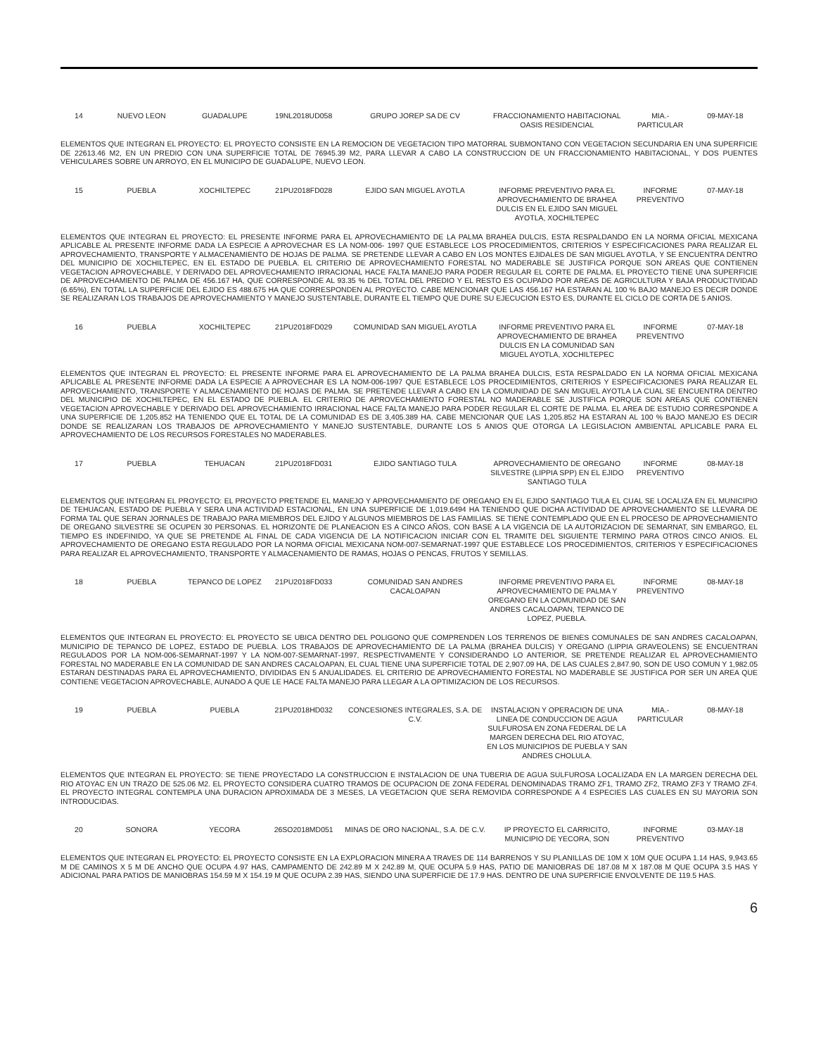| 14 | NUEVO LEON | GUADALUPE | 19NL2018UD058 | GRUPO JOREP SA DE CV | FRACCIONAMIENTO HABITACIONAL OASIS RESIDENCIAL | MIA.- PARTICULAR | 09-MAY-18 |
ELEMENTOS QUE INTEGRAN EL PROYECTO: EL PROYECTO CONSISTE EN LA REMOCION DE VEGETACION TIPO MATORRAL SUBMONTANO CON VEGETACION SECUNDARIA EN UNA SUPERFICIE DE 22613.46 M2, EN UN PREDIO CON UNA SUPERFICIE TOTAL DE 76945.39 M2, PARA LLEVAR A CABO LA CONSTRUCCION DE UN FRACCIONAMIENTO HABITACIONAL, Y DOS PUENTES VEHICULARES SOBRE UN ARROYO, EN EL MUNICIPO DE GUADALUPE, NUEVO LEON.
| 15 | PUEBLA | XOCHILTEPEC | 21PU2018FD028 | EJIDO SAN MIGUEL AYOTLA | INFORME PREVENTIVO PARA EL APROVECHAMIENTO DE BRAHEA DULCIS EN EL EJIDO SAN MIGUEL AYOTLA, XOCHILTEPEC | INFORME PREVENTIVO | 07-MAY-18 |
ELEMENTOS QUE INTEGRAN EL PROYECTO: EL PRESENTE INFORME PARA EL APROVECHAMIENTO DE LA PALMA BRAHEA DULCIS, ESTA RESPALDANDO EN LA NORMA OFICIAL MEXICANA APLICABLE AL PRESENTE INFORME DADA LA ESPECIE A APROVECHAR ES LA NOM-006- 1997 QUE ESTABLECE LOS PROCEDIMIENTOS, CRITERIOS Y ESPECIFICACIONES PARA REALIZAR EL APROVECHAMIENTO, TRANSPORTE Y ALMACENAMIENTO DE HOJAS DE PALMA. SE PRETENDE LLEVAR A CABO EN LOS MONTES EJIDALES DE SAN MIGUEL AYOTLA, Y SE ENCUENTRA DENTRO DEL MUNICIPIO DE XOCHILTEPEC, EN EL ESTADO DE PUEBLA. EL CRITERIO DE APROVECHAMIENTO FORESTAL NO MADERABLE SE JUSTIFICA PORQUE SON AREAS QUE CONTIENEN VEGETACION APROVECHABLE, Y DERIVADO DEL APROVECHAMIENTO IRRACIONAL HACE FALTA MANEJO PARA PODER REGULAR EL CORTE DE PALMA. EL PROYECTO TIENE UNA SUPERFICIE DE APROVECHAMIENTO DE PALMA DE 456.167 HA, QUE CORRESPONDE AL 93.35 % DEL TOTAL DEL PREDIO Y EL RESTO ES OCUPADO POR AREAS DE AGRICULTURA Y BAJA PRODUCTIVIDAD (6.65%), EN TOTAL LA SUPERFICIE DEL EJIDO ES 488.675 HA QUE CORRESPONDEN AL PROYECTO. CABE MENCIONAR QUE LAS 456.167 HA ESTARAN AL 100 % BAJO MANEJO ES DECIR DONDE SE REALIZARAN LOS TRABAJOS DE APROVECHAMIENTO Y MANEJO SUSTENTABLE, DURANTE EL TIEMPO QUE DURE SU EJECUCION ESTO ES, DURANTE EL CICLO DE CORTA DE 5 ANIOS.
| 16 | PUEBLA | XOCHILTEPEC | 21PU2018FD029 | COMUNIDAD SAN MIGUEL AYOTLA | INFORME PREVENTIVO PARA EL APROVECHAMIENTO DE BRAHEA DULCIS EN LA COMUNIDAD SAN MIGUEL AYOTLA, XOCHILTEPEC | INFORME PREVENTIVO | 07-MAY-18 |
ELEMENTOS QUE INTEGRAN EL PROYECTO: EL PRESENTE INFORME PARA EL APROVECHAMIENTO DE LA PALMA BRAHEA DULCIS, ESTA RESPALDADO EN LA NORMA OFICIAL MEXICANA APLICABLE AL PRESENTE INFORME DADA LA ESPECIE A APROVECHAR ES LA NOM-006-1997 QUE ESTABLECE LOS PROCEDIMIENTOS, CRITERIOS Y ESPECIFICACIONES PARA REALIZAR EL APROVECHAMIENTO, TRANSPORTE Y ALMACENAMIENTO DE HOJAS DE PALMA. SE PRETENDE LLEVAR A CABO EN LA COMUNIDAD DE SAN MIGUEL AYOTLA LA CUAL SE ENCUENTRA DENTRO DEL MUNICIPIO DE XOCHILTEPEC, EN EL ESTADO DE PUEBLA. EL CRITERIO DE APROVECHAMIENTO FORESTAL NO MADERABLE SE JUSTIFICA PORQUE SON AREAS QUE CONTIENEN VEGETACION APROVECHABLE Y DERIVADO DEL APROVECHAMIENTO IRRACIONAL HACE FALTA MANEJO PARA PODER REGULAR EL CORTE DE PALMA. EL AREA DE ESTUDIO CORRESPONDE A UNA SUPERFICIE DE 1,205.852 HA TENIENDO QUE EL TOTAL DE LA COMUNIDAD ES DE 3,405.389 HA. CABE MENCIONAR QUE LAS 1,205.852 HA ESTARAN AL 100 % BAJO MANEJO ES DECIR DONDE SE REALIZARAN LOS TRABAJOS DE APROVECHAMIENTO Y MANEJO SUSTENTABLE, DURANTE LOS 5 ANIOS QUE OTORGA LA LEGISLACION AMBIENTAL APLICABLE PARA EL APROVECHAMIENTO DE LOS RECURSOS FORESTALES NO MADERABLES.
| 17 | PUEBLA | TEHUACAN | 21PU2018FD031 | EJIDO SANTIAGO TULA | APROVECHAMIENTO DE OREGANO SILVESTRE (LIPPIA SPP) EN EL EJIDO SANTIAGO TULA | INFORME PREVENTIVO | 08-MAY-18 |
ELEMENTOS QUE INTEGRAN EL PROYECTO: EL PROYECTO PRETENDE EL MANEJO Y APROVECHAMIENTO DE OREGANO EN EL EJIDO SANTIAGO TULA EL CUAL SE LOCALIZA EN EL MUNICIPIO DE TEHUACAN, ESTADO DE PUEBLA Y SERA UNA ACTIVIDAD ESTACIONAL, EN UNA SUPERFICIE DE 1,019.6494 HA TENIENDO QUE DICHA ACTIVIDAD DE APROVECHAMIENTO SE LLEVARA DE FORMA TAL QUE SERAN JORNALES DE TRABAJO PARA MIEMBROS DEL EJIDO Y ALGUNOS MIEMBROS DE LAS FAMILIAS. SE TIENE CONTEMPLADO QUE EN EL PROCESO DE APROVECHAMIENTO DE OREGANO SILVESTRE SE OCUPEN 30 PERSONAS. EL HORIZONTE DE PLANEACION ES A CINCO AÑOS, CON BASE A LA VIGENCIA DE LA AUTORIZACION DE SEMARNAT, SIN EMBARGO, EL TIEMPO ES INDEFINIDO, YA QUE SE PRETENDE AL FINAL DE CADA VIGENCIA DE LA NOTIFICACION INICIAR CON EL TRAMITE DEL SIGUIENTE TERMINO PARA OTROS CINCO ANIOS. EL APROVECHAMIENTO DE OREGANO ESTA REGULADO POR LA NORMA OFICIAL MEXICANA NOM-007-SEMARNAT-1997 QUE ESTABLECE LOS PROCEDIMIENTOS, CRITERIOS Y ESPECIFICACIONES PARA REALIZAR EL APROVECHAMIENTO, TRANSPORTE Y ALMACENAMIENTO DE RAMAS, HOJAS O PENCAS, FRUTOS Y SEMILLAS.
| 18 | PUEBLA | TEPANCO DE LOPEZ | 21PU2018FD033 | COMUNIDAD SAN ANDRES CACALOAPAN | INFORME PREVENTIVO PARA EL APROVECHAMIENTO DE PALMA Y OREGANO EN LA COMUNIDAD DE SAN ANDRES CACALOAPAN, TEPANCO DE LOPEZ, PUEBLA. | INFORME PREVENTIVO | 08-MAY-18 |
ELEMENTOS QUE INTEGRAN EL PROYECTO: EL PROYECTO SE UBICA DENTRO DEL POLIGONO QUE COMPRENDEN LOS TERRENOS DE BIENES COMUNALES DE SAN ANDRES CACALOAPAN, MUNICIPIO DE TEPANCO DE LOPEZ, ESTADO DE PUEBLA. LOS TRABAJOS DE APROVECHAMIENTO DE LA PALMA (BRAHEA DULCIS) Y OREGANO (LIPPIA GRAVEOLENS) SE ENCUENTRAN REGULADOS POR LA NOM-006-SEMARNAT-1997 Y LA NOM-007-SEMARNAT-1997, RESPECTIVAMENTE Y CONSIDERANDO LO ANTERIOR, SE PRETENDE REALIZAR EL APROVECHAMIENTO FORESTAL NO MADERABLE EN LA COMUNIDAD DE SAN ANDRES CACALOAPAN, EL CUAL TIENE UNA SUPERFICIE TOTAL DE 2,907.09 HA, DE LAS CUALES 2,847.90, SON DE USO COMUN Y 1,982.05 ESTARAN DESTINADAS PARA EL APROVECHAMIENTO, DIVIDIDAS EN 5 ANUALIDADES. EL CRITERIO DE APROVECHAMIENTO FORESTAL NO MADERABLE SE JUSTIFICA POR SER UN AREA QUE CONTIENE VEGETACION APROVECHABLE, AUNADO A QUE LE HACE FALTA MANEJO PARA LLEGAR A LA OPTIMIZACION DE LOS RECURSOS.
| 19 | PUEBLA | PUEBLA | 21PU2018HD032 | CONCESIONES INTEGRALES, S.A. DE C.V. | INSTALACION Y OPERACION DE UNA LINEA DE CONDUCCION DE AGUA SULFUROSA EN ZONA FEDERAL DE LA MARGEN DERECHA DEL RIO ATOYAC, EN LOS MUNICIPIOS DE PUEBLA Y SAN ANDRES CHOLULA. | MIA.- PARTICULAR | 08-MAY-18 |
ELEMENTOS QUE INTEGRAN EL PROYECTO: SE TIENE PROYECTADO LA CONSTRUCCION E INSTALACION DE UNA TUBERIA DE AGUA SULFUROSA LOCALIZADA EN LA MARGEN DERECHA DEL RIO ATOYAC EN UN TRAZO DE 525.06 M2. EL PROYECTO CONSIDERA CUATRO TRAMOS DE OCUPACION DE ZONA FEDERAL DENOMINADAS TRAMO ZF1, TRAMO ZF2, TRAMO ZF3 Y TRAMO ZF4. EL PROYECTO INTEGRAL CONTEMPLA UNA DURACION APROXIMADA DE 3 MESES, LA VEGETACION QUE SERA REMOVIDA CORRESPONDE A 4 ESPECIES LAS CUALES EN SU MAYORIA SON INTRODUCIDAS.
| 20 | SONORA | YECORA | 26SO2018MD051 | MINAS DE ORO NACIONAL, S.A. DE C.V. | IP PROYECTO EL CARRICITO, MUNICIPIO DE YECORA, SON | INFORME PREVENTIVO | 03-MAY-18 |
ELEMENTOS QUE INTEGRAN EL PROYECTO: EL PROYECTO CONSISTE EN LA EXPLORACION MINERA A TRAVES DE 114 BARRENOS Y SU PLANILLAS DE 10M X 10M QUE OCUPA 1.14 HAS, 9,943.65 M DE CAMINOS X 5 M DE ANCHO QUE OCUPA 4.97 HAS, CAMPAMENTO DE 242.89 M X 242.89 M, QUE OCUPA 5.9 HAS, PATIO DE MANIOBRAS DE 187.08 M X 187.08 M QUE OCUPA 3.5 HAS Y ADICIONAL PARA PATIOS DE MANIOBRAS 154.59 M X 154.19 M QUE OCUPA 2.39 HAS, SIENDO UNA SUPERFICIE DE 17.9 HAS. DENTRO DE UNA SUPERFICIE ENVOLVENTE DE 119.5 HAS.
6